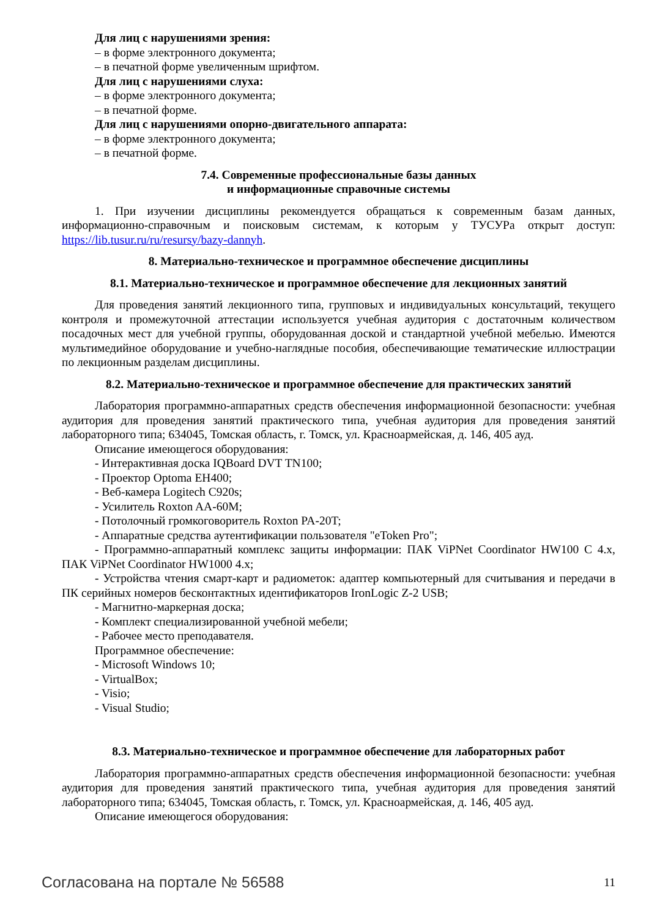Для лиц с нарушениями зрения:
– в форме электронного документа;
– в печатной форме увеличенным шрифтом.
Для лиц с нарушениями слуха:
– в форме электронного документа;
– в печатной форме.
Для лиц с нарушениями опорно-двигательного аппарата:
– в форме электронного документа;
– в печатной форме.
7.4. Современные профессиональные базы данных
и информационные справочные системы
1. При изучении дисциплины рекомендуется обращаться к современным базам данных, информационно-справочным и поисковым системам, к которым у ТУСУРа открыт доступ: https://lib.tusur.ru/ru/resursy/bazy-dannyh.
8. Материально-техническое и программное обеспечение дисциплины
8.1. Материально-техническое и программное обеспечение для лекционных занятий
Для проведения занятий лекционного типа, групповых и индивидуальных консультаций, текущего контроля и промежуточной аттестации используется учебная аудитория с достаточным количеством посадочных мест для учебной группы, оборудованная доской и стандартной учебной мебелью. Имеются мультимедийное оборудование и учебно-наглядные пособия, обеспечивающие тематические иллюстрации по лекционным разделам дисциплины.
8.2. Материально-техническое и программное обеспечение для практических занятий
Лаборатория программно-аппаратных средств обеспечения информационной безопасности: учебная аудитория для проведения занятий практического типа, учебная аудитория для проведения занятий лабораторного типа; 634045, Томская область, г. Томск, ул. Красноармейская, д. 146, 405 ауд.
Описание имеющегося оборудования:
- Интерактивная доска IQBoard DVT TN100;
- Проектор Optoma EH400;
- Веб-камера Logitech C920s;
- Усилитель Roxton AA-60M;
- Потолочный громкоговоритель Roxton PA-20T;
- Аппаратные средства аутентификации пользователя "eToken Pro";
- Программно-аппаратный комплекс защиты информации: ПАК ViPNet Coordinator HW100 C 4.x, ПАК ViPNet Coordinator HW1000 4.x;
- Устройства чтения смарт-карт и радиометок: адаптер компьютерный для считывания и передачи в ПК серийных номеров бесконтактных идентификаторов IronLogic Z-2 USB;
- Магнитно-маркерная доска;
- Комплект специализированной учебной мебели;
- Рабочее место преподавателя.
Программное обеспечение:
- Microsoft Windows 10;
- VirtualBox;
- Visio;
- Visual Studio;
8.3. Материально-техническое и программное обеспечение для лабораторных работ
Лаборатория программно-аппаратных средств обеспечения информационной безопасности: учебная аудитория для проведения занятий практического типа, учебная аудитория для проведения занятий лабораторного типа; 634045, Томская область, г. Томск, ул. Красноармейская, д. 146, 405 ауд.
Описание имеющегося оборудования:
Согласована на портале № 56588 11